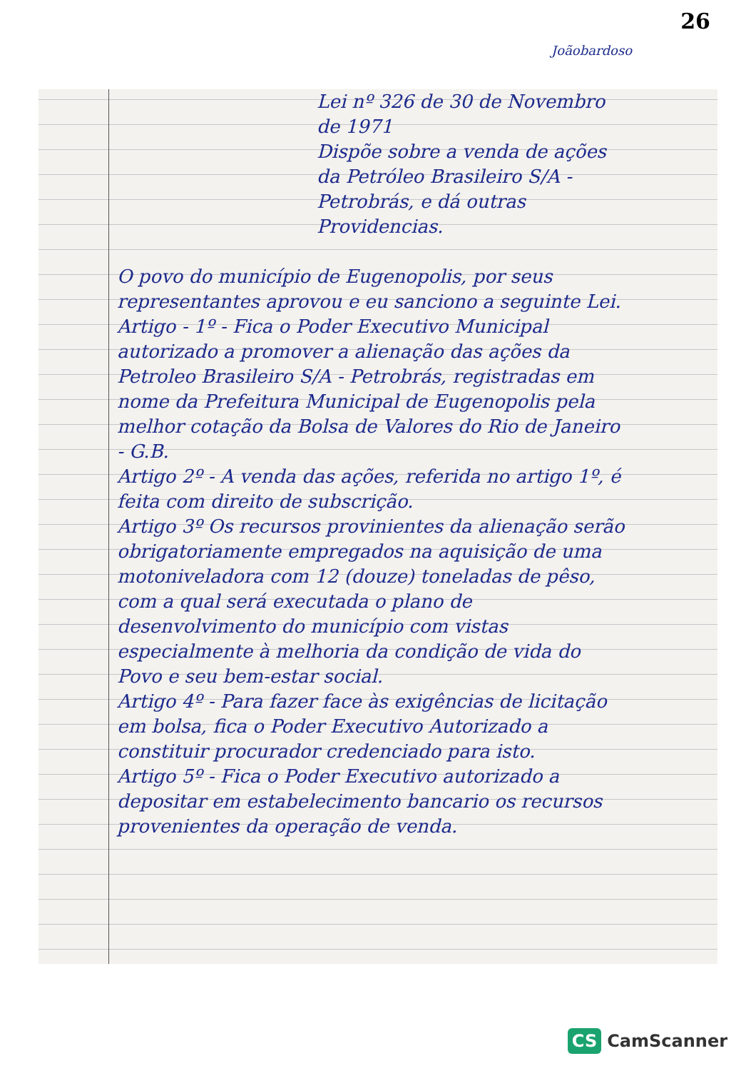26
Joãobardoso
Lei nº 326 de 30 de Novembro de 1971
Dispõe sobre a venda de ações da Petróleo Brasileiro S/A - Petrobrás, e dá outras Providencias.
O povo do município de Eugenopolis, por seus representantes aprovou e eu sanciono a seguinte Lei.
Artigo - 1º - Fica o Poder Executivo Municipal autorizado a promover a alienação das ações da Petroleo Brasileiro S/A - Petrobrás, registradas em nome da Prefeitura Municipal de Eugenopolis pela melhor cotação da Bolsa de Valores do Rio de Janeiro - G.B.
Artigo 2º - A venda das ações, referida no artigo 1º, é feita com direito de subscrição.
Artigo 3º Os recursos provinientes da alienação serão obrigatoriamente empregados na aquisição de uma motoniveladora com 12 (douze) toneladas de pêso, com a qual será executada o plano de desenvolvimento do município com vistas especialmente à melhoria da condição de vida do Povo e seu bem-estar social.
Artigo 4º - Para fazer face às exigências de licitação em bolsa, fica o Poder Executivo Autorizado a constituir procurador credenciado para isto.
Artigo 5º - Fica o Poder Executivo autorizado a depositar em estabelecimento bancario os recursos provenientes da operação de venda.
CS CamScanner